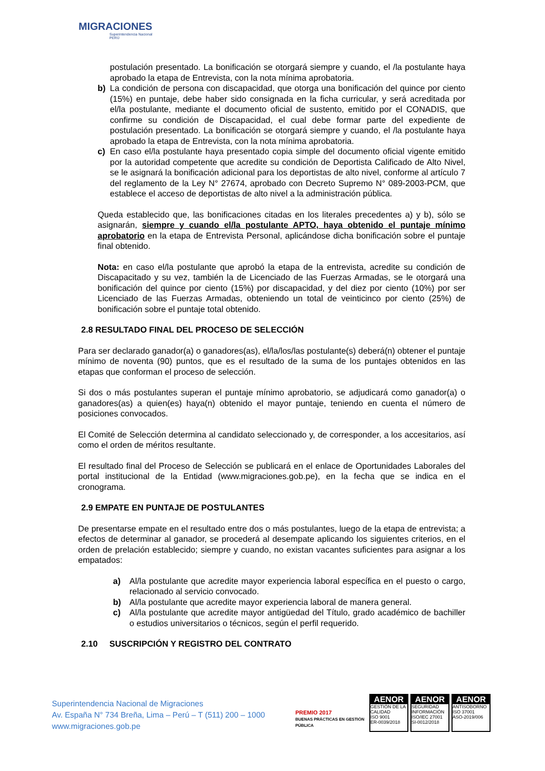MIGRACIONES
Superintendencia Nacional
PERÚ
postulación presentado. La bonificación se otorgará siempre y cuando, el /la postulante haya aprobado la etapa de Entrevista, con la nota mínima aprobatoria.
b) La condición de persona con discapacidad, que otorga una bonificación del quince por ciento (15%) en puntaje, debe haber sido consignada en la ficha curricular, y será acreditada por el/la postulante, mediante el documento oficial de sustento, emitido por el CONADIS, que confirme su condición de Discapacidad, el cual debe formar parte del expediente de postulación presentado. La bonificación se otorgará siempre y cuando, el /la postulante haya aprobado la etapa de Entrevista, con la nota mínima aprobatoria.
c) En caso el/la postulante haya presentado copia simple del documento oficial vigente emitido por la autoridad competente que acredite su condición de Deportista Calificado de Alto Nivel, se le asignará la bonificación adicional para los deportistas de alto nivel, conforme al artículo 7 del reglamento de la Ley N° 27674, aprobado con Decreto Supremo N° 089-2003-PCM, que establece el acceso de deportistas de alto nivel a la administración pública.
Queda establecido que, las bonificaciones citadas en los literales precedentes a) y b), sólo se asignarán, siempre y cuando el/la postulante APTO, haya obtenido el puntaje mínimo aprobatorio en la etapa de Entrevista Personal, aplicándose dicha bonificación sobre el puntaje final obtenido.
Nota: en caso el/la postulante que aprobó la etapa de la entrevista, acredite su condición de Discapacitado y su vez, también la de Licenciado de las Fuerzas Armadas, se le otorgará una bonificación del quince por ciento (15%) por discapacidad, y del diez por ciento (10%) por ser Licenciado de las Fuerzas Armadas, obteniendo un total de veinticinco por ciento (25%) de bonificación sobre el puntaje total obtenido.
2.8 RESULTADO FINAL DEL PROCESO DE SELECCIÓN
Para ser declarado ganador(a) o ganadores(as), el/la/los/las postulante(s) deberá(n) obtener el puntaje mínimo de noventa (90) puntos, que es el resultado de la suma de los puntajes obtenidos en las etapas que conforman el proceso de selección.
Si dos o más postulantes superan el puntaje mínimo aprobatorio, se adjudicará como ganador(a) o ganadores(as) a quien(es) haya(n) obtenido el mayor puntaje, teniendo en cuenta el número de posiciones convocados.
El Comité de Selección determina al candidato seleccionado y, de corresponder, a los accesitarios, así como el orden de méritos resultante.
El resultado final del Proceso de Selección se publicará en el enlace de Oportunidades Laborales del portal institucional de la Entidad (www.migraciones.gob.pe), en la fecha que se indica en el cronograma.
2.9 EMPATE EN PUNTAJE DE POSTULANTES
De presentarse empate en el resultado entre dos o más postulantes, luego de la etapa de entrevista; a efectos de determinar al ganador, se procederá al desempate aplicando los siguientes criterios, en el orden de prelación establecido; siempre y cuando, no existan vacantes suficientes para asignar a los empatados:
a) Al/la postulante que acredite mayor experiencia laboral específica en el puesto o cargo, relacionado al servicio convocado.
b) Al/la postulante que acredite mayor experiencia laboral de manera general.
c) Al/la postulante que acredite mayor antigüedad del Título, grado académico de bachiller o estudios universitarios o técnicos, según el perfil requerido.
2.10 SUSCRIPCIÓN Y REGISTRO DEL CONTRATO
Superintendencia Nacional de Migraciones
Av. España N° 734 Breña, Lima – Perú – T (511) 200 – 1000
www.migraciones.gob.pe
PREMIO 2017
BUENAS PRÁCTICAS EN GESTIÓN PÚBLICA
AENOR
GESTIÓN DE LA CALIDAD
ISO 9001
ER-0039/2018
AENOR
SEGURIDAD INFORMACIÓN
ISO/IEC 27001
SI-0012/2018
AENOR
ANTISOBORNO
ISO 37001
ASO-2019/006